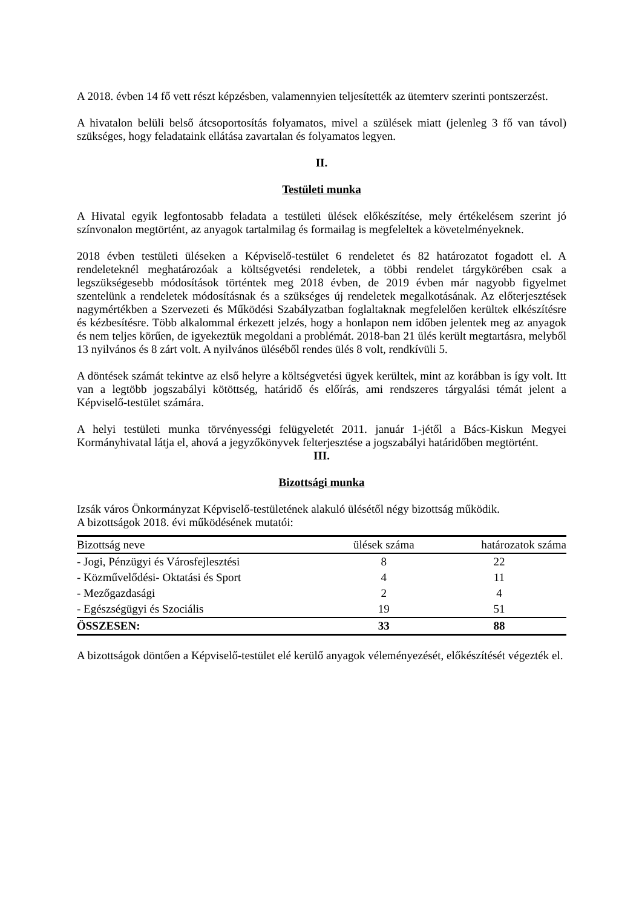A 2018. évben 14 fő vett részt képzésben, valamennyien teljesítették az ütemterv szerinti pontszerzést.
A hivatalon belüli belső átcsoportosítás folyamatos, mivel a szülések miatt (jelenleg 3 fő van távol) szükséges, hogy feladataink ellátása zavartalan és folyamatos legyen.
II.
Testületi munka
A Hivatal egyik legfontosabb feladata a testületi ülések előkészítése, mely értékelésem szerint jó színvonalon megtörtént, az anyagok tartalmilag és formailag is megfeleltek a követelményeknek.
2018 évben testületi üléseken a Képviselő-testület 6 rendeletet és 82 határozatot fogadott el. A rendeleteknél meghatározóak a költségvetési rendeletek, a többi rendelet tárgykörében csak a legszükségesebb módosítások történtek meg 2018 évben, de 2019 évben már nagyobb figyelmet szentelünk a rendeletek módosításnak és a szükséges új rendeletek megalkotásának. Az előterjesztések nagymértékben a Szervezeti és Működési Szabályzatban foglaltaknak megfelelően kerültek elkészítésre és kézbesítésre. Több alkalommal érkezett jelzés, hogy a honlapon nem időben jelentek meg az anyagok és nem teljes körűen, de igyekeztük megoldani a problémát. 2018-ban 21 ülés került megtartásra, melyből 13 nyilvános és 8 zárt volt. A nyilvános üléséből rendes ülés 8 volt, rendkívüli 5.
A döntések számát tekintve az első helyre a költségvetési ügyek kerültek, mint az korábban is így volt. Itt van a legtöbb jogszabályi kötöttség, határidő és előírás, ami rendszeres tárgyalási témát jelent a Képviselő-testület számára.
A helyi testületi munka törvényességi felügyeletét 2011. január 1-jétől a Bács-Kiskun Megyei Kormányhivatal látja el, ahová a jegyzőkönyvek felterjesztése a jogszabályi határidőben megtörtént.
III.
Bizottsági munka
Izsák város Önkormányzat Képviselő-testületének alakuló ülésétől négy bizottság működik.
A bizottságok 2018. évi működésének mutatói:
| Bizottság neve | ülések száma | határozatok száma |
| --- | --- | --- |
| - Jogi, Pénzügyi és Városfejlesztési | 8 | 22 |
| - Közművelődési- Oktatási és Sport | 4 | 11 |
| - Mezőgazdasági | 2 | 4 |
| - Egészségügyi és Szociális | 19 | 51 |
| ÖSSZESEN: | 33 | 88 |
A bizottságok döntően a Képviselő-testület elé kerülő anyagok véleményezését, előkészítését végezték el.